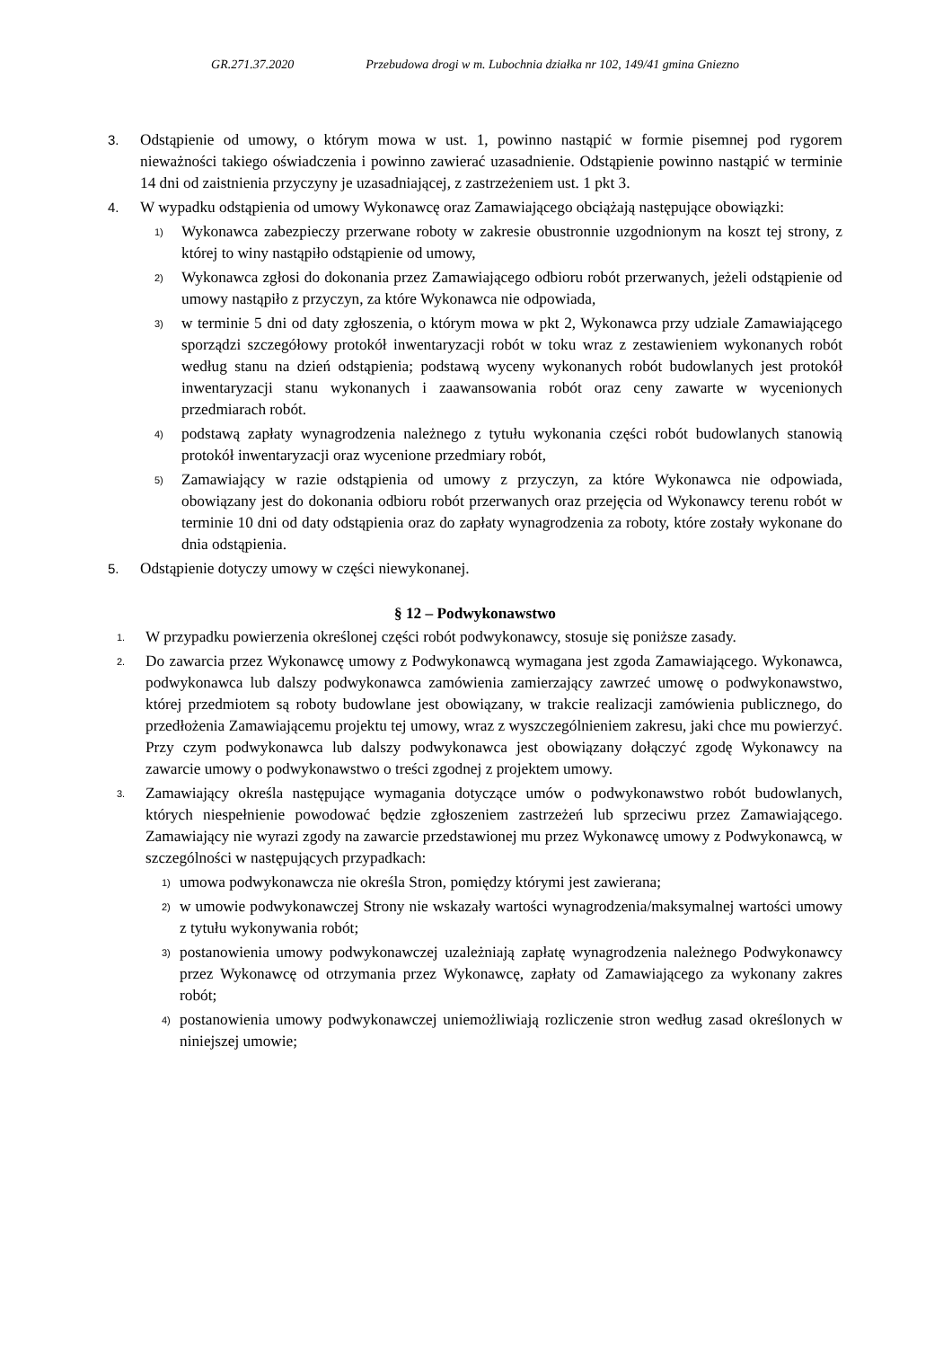GR.271.37.2020 Przebudowa drogi w m. Lubochnia działka nr 102, 149/41 gmina Gniezno
3.
Odstąpienie od umowy, o którym mowa w ust. 1, powinno nastąpić w formie pisemnej pod rygorem nieważności takiego oświadczenia i powinno zawierać uzasadnienie. Odstąpienie powinno nastąpić w terminie 14 dni od zaistnienia przyczyny je uzasadniającej, z zastrzeżeniem ust. 1 pkt 3.
4.
W wypadku odstąpienia od umowy Wykonawcę oraz Zamawiającego obciążają następujące obowiązki:
1)
Wykonawca zabezpieczy przerwane roboty w zakresie obustronnie uzgodnionym na koszt tej strony, z której to winy nastąpiło odstąpienie od umowy,
2)
Wykonawca zgłosi do dokonania przez Zamawiającego odbioru robót przerwanych, jeżeli odstąpienie od umowy nastąpiło z przyczyn, za które Wykonawca nie odpowiada,
3)
w terminie 5 dni od daty zgłoszenia, o którym mowa w pkt 2, Wykonawca przy udziale Zamawiającego sporządzi szczegółowy protokół inwentaryzacji robót w toku wraz z zestawieniem wykonanych robót według stanu na dzień odstąpienia; podstawą wyceny wykonanych robót budowlanych jest protokół inwentaryzacji stanu wykonanych i zaawansowania robót oraz ceny zawarte w wycenionych przedmiarach robót.
4)
podstawą zapłaty wynagrodzenia należnego z tytułu wykonania części robót budowlanych stanowią protokół inwentaryzacji oraz wycenione przedmiary robót,
5)
Zamawiający w razie odstąpienia od umowy z przyczyn, za które Wykonawca nie odpowiada, obowiązany jest do dokonania odbioru robót przerwanych oraz przejęcia od Wykonawcy terenu robót w terminie 10 dni od daty odstąpienia oraz do zapłaty wynagrodzenia za roboty, które zostały wykonane do dnia odstąpienia.
5.
Odstąpienie dotyczy umowy w części niewykonanej.
§ 12 – Podwykonawstwo
1.
W przypadku powierzenia określonej części robót podwykonawcy, stosuje się poniższe zasady.
2.
Do zawarcia przez Wykonawcę umowy z Podwykonawcą wymagana jest zgoda Zamawiającego. Wykonawca, podwykonawca lub dalszy podwykonawca zamówienia zamierzający zawrzeć umowę o podwykonawstwo, której przedmiotem są roboty budowlane jest obowiązany, w trakcie realizacji zamówienia publicznego, do przedłożenia Zamawiającemu projektu tej umowy, wraz z wyszczególnieniem zakresu, jaki chce mu powierzyć. Przy czym podwykonawca lub dalszy podwykonawca jest obowiązany dołączyć zgodę Wykonawcy na zawarcie umowy o podwykonawstwo o treści zgodnej z projektem umowy.
3.
Zamawiający określa następujące wymagania dotyczące umów o podwykonawstwo robót budowlanych, których niespełnienie powodować będzie zgłoszeniem zastrzeżeń lub sprzeciwu przez Zamawiającego. Zamawiający nie wyrazi zgody na zawarcie przedstawionej mu przez Wykonawcę umowy z Podwykonawcą, w szczególności w następujących przypadkach:
1)
umowa podwykonawcza nie określa Stron, pomiędzy którymi jest zawierana;
2)
w umowie podwykonawczej Strony nie wskazały wartości wynagrodzenia/maksymalnej wartości umowy z tytułu wykonywania robót;
3)
postanowienia umowy podwykonawczej uzależniają zapłatę wynagrodzenia należnego Podwykonawcy przez Wykonawcę od otrzymania przez Wykonawcę, zapłaty od Zamawiającego za wykonany zakres robót;
4)
postanowienia umowy podwykonawczej uniemożliwiają rozliczenie stron według zasad określonych w niniejszej umowie;